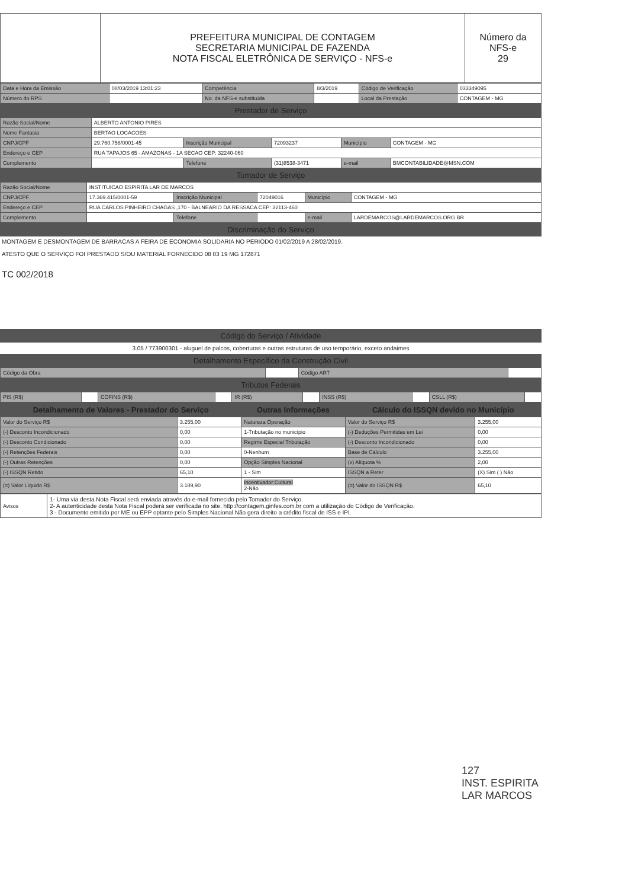| | PREFEITURA MUNICIPAL DE CONTAGEM SECRETARIA MUNICIPAL DE FAZENDA NOTA FISCAL ELETRÔNICA DE SERVIÇO - NFS-e | Número da NFS-e 29 |
| Data e Hora da Emissão | 08/03/2019 13:01:23 | Competência | 8/3/2019 | Código de Verificação | 033349095 |
| Número do RPS | | No. da NFS-e substituída | | Local da Prestação | CONTAGEM - MG |
Prestador de Serviço
| Razão Social/Nome | ALBERTO ANTONIO PIRES | | | | |
| Nome Fantasia | BERTAO LOCACOES | | | | |
| CNPJ/CPF | 29.760.758/0001-45 | Inscrição Municipal | 72093237 | Município | CONTAGEM - MG |
| Endereço e CEP | RUA TAPAJOS 65 - AMAZONAS - 1A SECAO CEP: 32240-060 | | | | |
| Complemento | | Telefone | (31)8538-3471 | e-mail | BMCONTABILIDADE@MSN.COM |
Tomador de Serviço
| Razão Social/Nome | INSTITUICAO ESPIRITA LAR DE MARCOS | | | | |
| CNPJ/CPF | 17.369.415/0001-59 | Inscrição Municipal | 72049016 | Município | CONTAGEM - MG |
| Endereço e CEP | RUA CARLOS PINHEIRO CHAGAS ,170 - BALNEARIO DA RESSACA CEP: 32113-460 | | | | |
| Complemento | | Telefone | | e-mail | LARDEMARCOS@LARDEMARCOS.ORG.BR |
Discriminação do Serviço
MONTAGEM E DESMONTAGEM DE BARRACAS A FEIRA DE ECONOMIA SOLIDARIA NO PERIODO 01/02/2019 A 28/02/2019.
ATESTO QUE O SERVIÇO FOI PRESTADO S/OU MATERIAL FORNECIDO 08 03 19 MG 172871
TC 002/2018
Código do Serviço / Atividade
3.05 / 773900301 - aluguel de palcos, coberturas e outras estruturas de uso temporário, exceto andaimes
Detalhamento Específico da Construção Civil
| Código da Obra | | Código ART | |
Tributos Federais
| PIS (R$) | | COFINS (R$) | | IR (R$) | | INSS (R$) | | CSLL (R$) | |
| Detalhamento de Valores - Prestador do Serviço | | Outras Informações | Cálculo do ISSQN devido no Município | |
| --- | --- | --- | --- | --- |
| Valor do Serviço R$ | 3.255,00 | Natureza Operação | Valor do Serviço R$ | 3.255,00 |
| (-) Desconto Incondicionado | 0,00 | 1-Tributação no município | (-) Deduções Permitidas em Lei | 0,00 |
| (-) Desconto Condicionado | 0,00 | Regime Especial Tributação | (-) Desconto Incondicionado | 0,00 |
| (-) Retenções Federais | 0,00 | 0-Nenhum | Base de Cálculo | 3.255,00 |
| (-) Outras Retenções | 0,00 | Opção Simples Nacional | (x) Alíquota % | 2,00 |
| (-) ISSQN Retido | 65,10 | 1 - Sim | ISSQN a Reter | (X) Sim ( ) Não |
| (=) Valor Líquido R$ | 3.189,90 | Incentivador Cultural 2-Não | (=) Valor do ISSQN R$ | 65,10 |
| Avisos | 1- Uma via desta Nota Fiscal será enviada através do e-mail fornecido pelo Tomador do Serviço. 2- A autenticidade desta Nota Fiscal poderá ser verificada no site, http://contagem.ginfes.com.br com a utilização do Código de Verificação. 3 - Documento emitido por ME ou EPP optante pelo Simples Nacional.Não gera direito a crédito fiscal de ISS e IPI. |
127
INST. ESPIRITA
LAR MARCOS